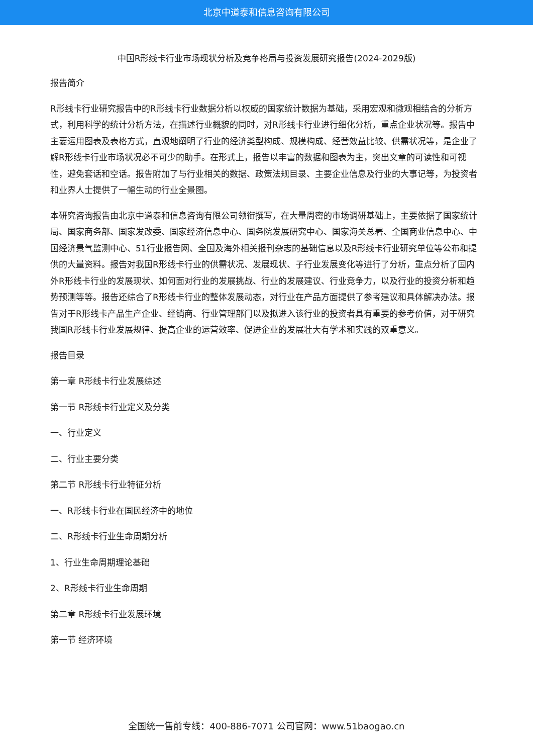北京中道泰和信息咨询有限公司
中国R形线卡行业市场现状分析及竞争格局与投资发展研究报告(2024-2029版)
报告简介
R形线卡行业研究报告中的R形线卡行业数据分析以权威的国家统计数据为基础，采用宏观和微观相结合的分析方式，利用科学的统计分析方法，在描述行业概貌的同时，对R形线卡行业进行细化分析，重点企业状况等。报告中主要运用图表及表格方式，直观地阐明了行业的经济类型构成、规模构成、经营效益比较、供需状况等，是企业了解R形线卡行业市场状况必不可少的助手。在形式上，报告以丰富的数据和图表为主，突出文章的可读性和可视性，避免套话和空话。报告附加了与行业相关的数据、政策法规目录、主要企业信息及行业的大事记等，为投资者和业界人士提供了一幅生动的行业全景图。
本研究咨询报告由北京中道泰和信息咨询有限公司领衔撰写，在大量周密的市场调研基础上，主要依据了国家统计局、国家商务部、国家发改委、国家经济信息中心、国务院发展研究中心、国家海关总署、全国商业信息中心、中国经济景气监测中心、51行业报告网、全国及海外相关报刊杂志的基础信息以及R形线卡行业研究单位等公布和提供的大量资料。报告对我国R形线卡行业的供需状况、发展现状、子行业发展变化等进行了分析，重点分析了国内外R形线卡行业的发展现状、如何面对行业的发展挑战、行业的发展建议、行业竞争力，以及行业的投资分析和趋势预测等等。报告还综合了R形线卡行业的整体发展动态，对行业在产品方面提供了参考建议和具体解决办法。报告对于R形线卡产品生产企业、经销商、行业管理部门以及拟进入该行业的投资者具有重要的参考价值，对于研究我国R形线卡行业发展规律、提高企业的运营效率、促进企业的发展壮大有学术和实践的双重意义。
报告目录
第一章 R形线卡行业发展综述
第一节 R形线卡行业定义及分类
一、行业定义
二、行业主要分类
第二节 R形线卡行业特征分析
一、R形线卡行业在国民经济中的地位
二、R形线卡行业生命周期分析
1、行业生命周期理论基础
2、R形线卡行业生命周期
第二章 R形线卡行业发展环境
第一节 经济环境
全国统一售前专线：400-886-7071 公司官网：www.51baogao.cn